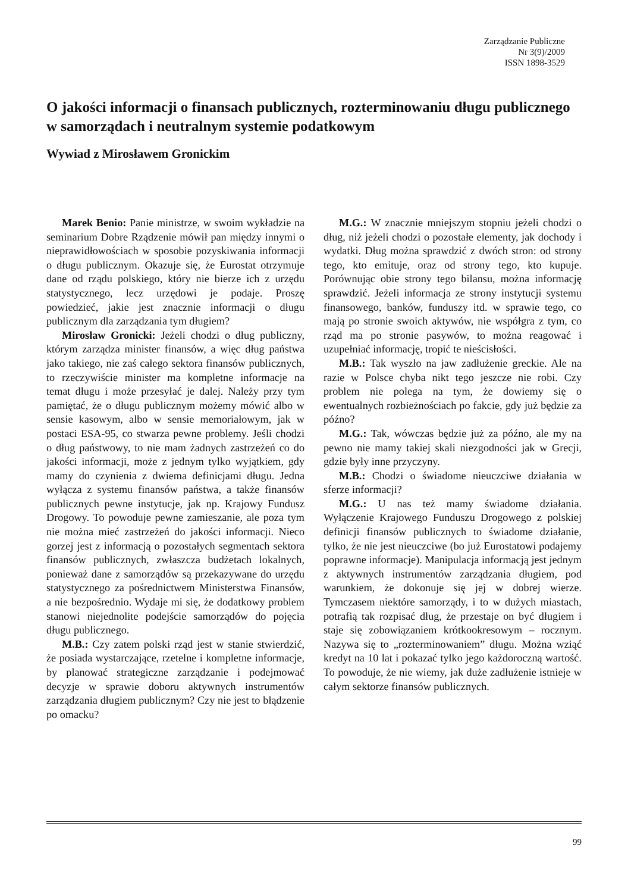Zarządzanie Publiczne
Nr 3(9)/2009
ISSN 1898-3529
O jakości informacji o finansach publicznych, rozterminowaniu długu publicznego w samorządach i neutralnym systemie podatkowym
Wywiad z Mirosławem Gronickim
Marek Benio: Panie ministrze, w swoim wykładzie na seminarium Dobre Rządzenie mówił pan między innymi o nieprawidłowościach w sposobie pozyskiwania informacji o długu publicznym. Okazuje się, że Eurostat otrzymuje dane od rządu polskiego, który nie bierze ich z urzędu statystycznego, lecz urzędowi je podaje. Proszę powiedzieć, jakie jest znacznie informacji o długu publicznym dla zarządzania tym długiem?
Mirosław Gronicki: Jeżeli chodzi o dług publiczny, którym zarządza minister finansów, a więc dług państwa jako takiego, nie zaś całego sektora finansów publicznych, to rzeczywiście minister ma kompletne informacje na temat długu i może przesyłać je dalej. Należy przy tym pamiętać, że o długu publicznym możemy mówić albo w sensie kasowym, albo w sensie memoriałowym, jak w postaci ESA-95, co stwarza pewne problemy. Jeśli chodzi o dług państwowy, to nie mam żadnych zastrzeżeń co do jakości informacji, może z jednym tylko wyjątkiem, gdy mamy do czynienia z dwiema definicjami długu. Jedna wyłącza z systemu finansów państwa, a także finansów publicznych pewne instytucje, jak np. Krajowy Fundusz Drogowy. To powoduje pewne zamieszanie, ale poza tym nie można mieć zastrzeżeń do jakości informacji. Nieco gorzej jest z informacją o pozostałych segmentach sektora finansów publicznych, zwłaszcza budżetach lokalnych, ponieważ dane z samorządów są przekazywane do urzędu statystycznego za pośrednictwem Ministerstwa Finansów, a nie bezpośrednio. Wydaje mi się, że dodatkowy problem stanowi niejednolite podejście samorządów do pojęcia długu publicznego.
M.B.: Czy zatem polski rząd jest w stanie stwierdzić, że posiada wystarczające, rzetelne i kompletne informacje, by planować strategiczne zarządzanie i podejmować decyzje w sprawie doboru aktywnych instrumentów zarządzania długiem publicznym? Czy nie jest to błądzenie po omacku?
M.G.: W znacznie mniejszym stopniu jeżeli chodzi o dług, niż jeżeli chodzi o pozostałe elementy, jak dochody i wydatki. Dług można sprawdzić z dwóch stron: od strony tego, kto emituje, oraz od strony tego, kto kupuje. Porównując obie strony tego bilansu, można informację sprawdzić. Jeżeli informacja ze strony instytucji systemu finansowego, banków, funduszy itd. w sprawie tego, co mają po stronie swoich aktywów, nie współgra z tym, co rząd ma po stronie pasywów, to można reagować i uzupełniać informację, tropić te nieścisłości.
M.B.: Tak wyszło na jaw zadłużenie greckie. Ale na razie w Polsce chyba nikt tego jeszcze nie robi. Czy problem nie polega na tym, że dowiemy się o ewentualnych rozbieżnościach po fakcie, gdy już będzie za późno?
M.G.: Tak, wówczas będzie już za późno, ale my na pewno nie mamy takiej skali niezgodności jak w Grecji, gdzie były inne przyczyny.
M.B.: Chodzi o świadome nieuczciwe działania w sferze informacji?
M.G.: U nas też mamy świadome działania. Wyłączenie Krajowego Funduszu Drogowego z polskiej definicji finansów publicznych to świadome działanie, tylko, że nie jest nieuczciwe (bo już Eurostatowi podajemy poprawne informacje). Manipulacja informacją jest jednym z aktywnych instrumentów zarządzania długiem, pod warunkiem, że dokonuje się jej w dobrej wierze. Tymczasem niektóre samorządy, i to w dużych miastach, potrafią tak rozpisać dług, że przestaje on być długiem i staje się zobowiązaniem krótkookresowym – rocznym. Nazywa się to „rozterminowaniem” długu. Można wziąć kredyt na 10 lat i pokazać tylko jego każdoroczną wartość. To powoduje, że nie wiemy, jak duże zadłużenie istnieje w całym sektorze finansów publicznych.
99